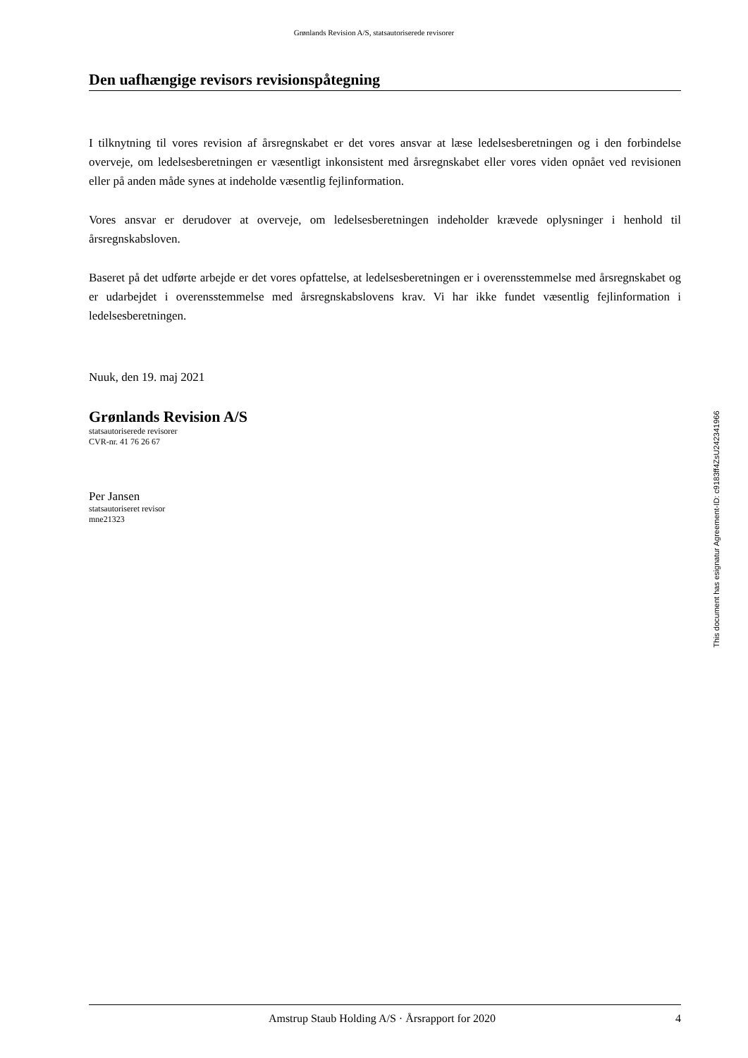Grønlands Revision A/S, statsautoriserede revisorer
Den uafhængige revisors revisionspåtegning
I tilknytning til vores revision af årsregnskabet er det vores ansvar at læse ledelsesberetningen og i den forbindelse overveje, om ledelsesberetningen er væsentligt inkonsistent med årsregnskabet eller vores viden opnået ved revisionen eller på anden måde synes at indeholde væsentlig fejlinformation.
Vores ansvar er derudover at overveje, om ledelsesberetningen indeholder krævede oplysninger i henhold til årsregnskabsloven.
Baseret på det udførte arbejde er det vores opfattelse, at ledelsesberetningen er i overensstemmelse med årsregnskabet og er udarbejdet i overensstemmelse med årsregnskabslovens krav. Vi har ikke fundet væsentlig fejlinformation i ledelsesberetningen.
Nuuk, den 19. maj 2021
Grønlands Revision A/S
statsautoriserede revisorer
CVR-nr. 41 76 26 67
Per Jansen
statsautoriseret revisor
mne21323
This document has esignatur Agreement-ID: c9183ff4ZsU242341966
Amstrup Staub Holding A/S · Årsrapport for 2020 4